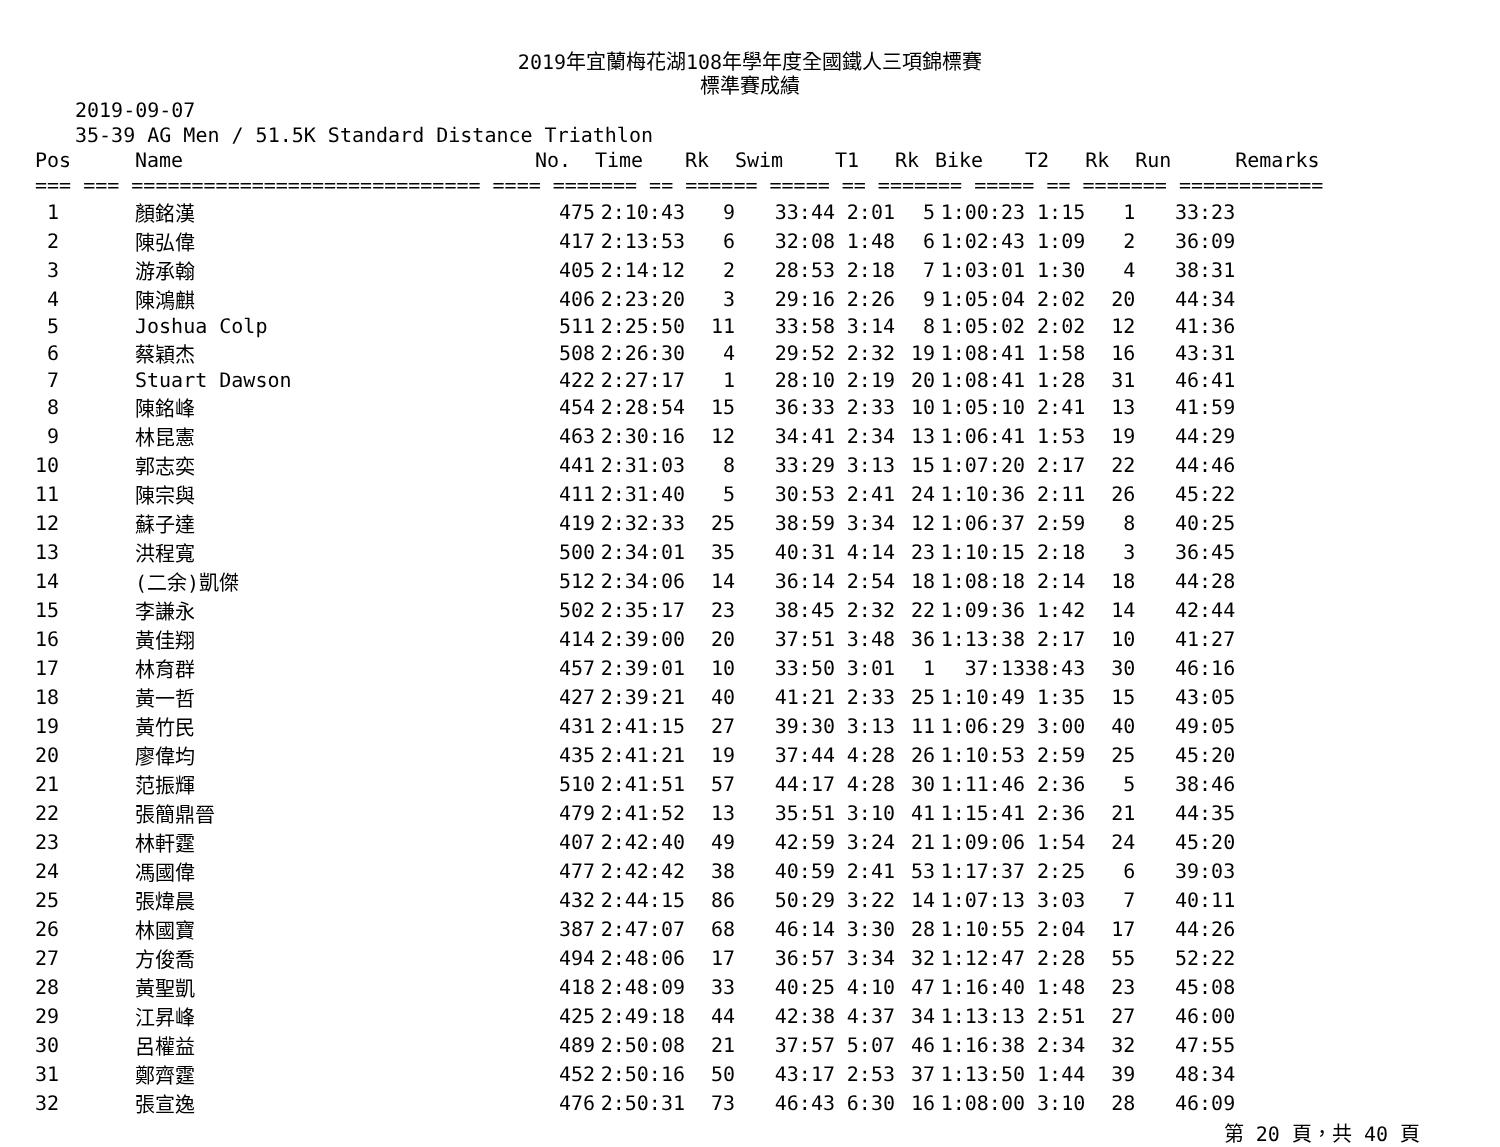2019年宜蘭梅花湖108年學年度全國鐵人三項錦標賽
標準賽成績
2019-09-07
35-39 AG Men / 51.5K Standard Distance Triathlon
| Pos | Name | No. | Time | Rk | Swim | T1 | Rk | Bike | T2 | Rk | Run | Remarks |
| --- | --- | --- | --- | --- | --- | --- | --- | --- | --- | --- | --- | --- |
| === === ============================= ==== ======= == ====== ===== == ======= ===== == ======= ============ | | | | | | | | | | | | |
| 1 | 顏銘漢 | 475 | 2:10:43 | 9 | 33:44 | 2:01 | 5 | 1:00:23 | 1:15 | 1 | 33:23 | |
| 2 | 陳弘偉 | 417 | 2:13:53 | 6 | 32:08 | 1:48 | 6 | 1:02:43 | 1:09 | 2 | 36:09 | |
| 3 | 游承翰 | 405 | 2:14:12 | 2 | 28:53 | 2:18 | 7 | 1:03:01 | 1:30 | 4 | 38:31 | |
| 4 | 陳鴻麒 | 406 | 2:23:20 | 3 | 29:16 | 2:26 | 9 | 1:05:04 | 2:02 | 20 | 44:34 | |
| 5 | Joshua Colp | 511 | 2:25:50 | 11 | 33:58 | 3:14 | 8 | 1:05:02 | 2:02 | 12 | 41:36 | |
| 6 | 蔡穎杰 | 508 | 2:26:30 | 4 | 29:52 | 2:32 | 19 | 1:08:41 | 1:58 | 16 | 43:31 | |
| 7 | Stuart Dawson | 422 | 2:27:17 | 1 | 28:10 | 2:19 | 20 | 1:08:41 | 1:28 | 31 | 46:41 | |
| 8 | 陳銘峰 | 454 | 2:28:54 | 15 | 36:33 | 2:33 | 10 | 1:05:10 | 2:41 | 13 | 41:59 | |
| 9 | 林昆憲 | 463 | 2:30:16 | 12 | 34:41 | 2:34 | 13 | 1:06:41 | 1:53 | 19 | 44:29 | |
| 10 | 郭志奕 | 441 | 2:31:03 | 8 | 33:29 | 3:13 | 15 | 1:07:20 | 2:17 | 22 | 44:46 | |
| 11 | 陳宗與 | 411 | 2:31:40 | 5 | 30:53 | 2:41 | 24 | 1:10:36 | 2:11 | 26 | 45:22 | |
| 12 | 蘇子達 | 419 | 2:32:33 | 25 | 38:59 | 3:34 | 12 | 1:06:37 | 2:59 | 8 | 40:25 | |
| 13 | 洪程寬 | 500 | 2:34:01 | 35 | 40:31 | 4:14 | 23 | 1:10:15 | 2:18 | 3 | 36:45 | |
| 14 | (二余)凱傑 | 512 | 2:34:06 | 14 | 36:14 | 2:54 | 18 | 1:08:18 | 2:14 | 18 | 44:28 | |
| 15 | 李謙永 | 502 | 2:35:17 | 23 | 38:45 | 2:32 | 22 | 1:09:36 | 1:42 | 14 | 42:44 | |
| 16 | 黃佳翔 | 414 | 2:39:00 | 20 | 37:51 | 3:48 | 36 | 1:13:38 | 2:17 | 10 | 41:27 | |
| 17 | 林育群 | 457 | 2:39:01 | 10 | 33:50 | 3:01 | 1 | 37:13 | 38:43 | 30 | 46:16 | |
| 18 | 黃一哲 | 427 | 2:39:21 | 40 | 41:21 | 2:33 | 25 | 1:10:49 | 1:35 | 15 | 43:05 | |
| 19 | 黃竹民 | 431 | 2:41:15 | 27 | 39:30 | 3:13 | 11 | 1:06:29 | 3:00 | 40 | 49:05 | |
| 20 | 廖偉均 | 435 | 2:41:21 | 19 | 37:44 | 4:28 | 26 | 1:10:53 | 2:59 | 25 | 45:20 | |
| 21 | 范振輝 | 510 | 2:41:51 | 57 | 44:17 | 4:28 | 30 | 1:11:46 | 2:36 | 5 | 38:46 | |
| 22 | 張簡鼎晉 | 479 | 2:41:52 | 13 | 35:51 | 3:10 | 41 | 1:15:41 | 2:36 | 21 | 44:35 | |
| 23 | 林軒霆 | 407 | 2:42:40 | 49 | 42:59 | 3:24 | 21 | 1:09:06 | 1:54 | 24 | 45:20 | |
| 24 | 馮國偉 | 477 | 2:42:42 | 38 | 40:59 | 2:41 | 53 | 1:17:37 | 2:25 | 6 | 39:03 | |
| 25 | 張煒晨 | 432 | 2:44:15 | 86 | 50:29 | 3:22 | 14 | 1:07:13 | 3:03 | 7 | 40:11 | |
| 26 | 林國寶 | 387 | 2:47:07 | 68 | 46:14 | 3:30 | 28 | 1:10:55 | 2:04 | 17 | 44:26 | |
| 27 | 方俊喬 | 494 | 2:48:06 | 17 | 36:57 | 3:34 | 32 | 1:12:47 | 2:28 | 55 | 52:22 | |
| 28 | 黃聖凱 | 418 | 2:48:09 | 33 | 40:25 | 4:10 | 47 | 1:16:40 | 1:48 | 23 | 45:08 | |
| 29 | 江昇峰 | 425 | 2:49:18 | 44 | 42:38 | 4:37 | 34 | 1:13:13 | 2:51 | 27 | 46:00 | |
| 30 | 呂權益 | 489 | 2:50:08 | 21 | 37:57 | 5:07 | 46 | 1:16:38 | 2:34 | 32 | 47:55 | |
| 31 | 鄭齊霆 | 452 | 2:50:16 | 50 | 43:17 | 2:53 | 37 | 1:13:50 | 1:44 | 39 | 48:34 | |
| 32 | 張宣逸 | 476 | 2:50:31 | 73 | 46:43 | 6:30 | 16 | 1:08:00 | 3:10 | 28 | 46:09 | |
第 20 頁，共 40 頁